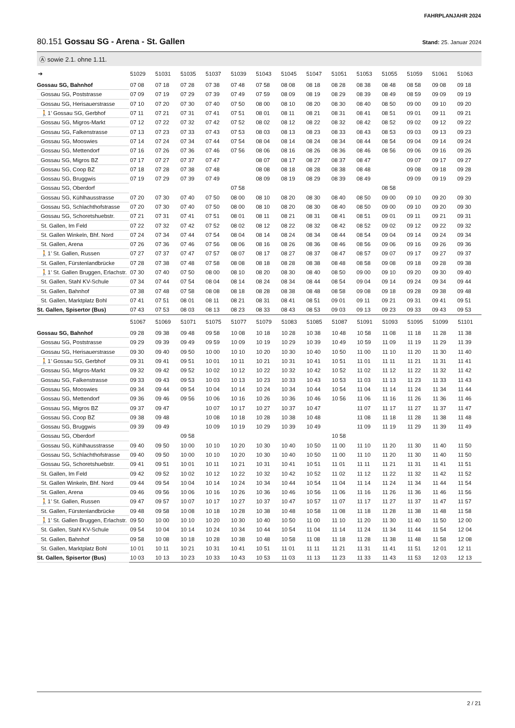FAHRPLANJAHR 2024
80.151 Gossau SG - Arena - St. Gallen Stand: 25. Januar 2024
Ⓐ sowie 2.1. ohne 1.11.
| ➔ | 51029 | 51031 | 51035 | 51037 | 51039 | 51043 | 51045 | 51047 | 51051 | 51053 | 51055 | 51059 | 51061 | 51063 |
| --- | --- | --- | --- | --- | --- | --- | --- | --- | --- | --- | --- | --- | --- | --- |
| Gossau SG, Bahnhof | 07 08 | 07 18 | 07 28 | 07 38 | 07 48 | 07 58 | 08 08 | 08 18 | 08 28 | 08 38 | 08 48 | 08 58 | 09 08 | 09 18 |
| Gossau SG, Poststrasse | 07 09 | 07 19 | 07 29 | 07 39 | 07 49 | 07 59 | 08 09 | 08 19 | 08 29 | 08 39 | 08 49 | 08 59 | 09 09 | 09 19 |
| Gossau SG, Herisauerstrasse | 07 10 | 07 20 | 07 30 | 07 40 | 07 50 | 08 00 | 08 10 | 08 20 | 08 30 | 08 40 | 08 50 | 09 00 | 09 10 | 09 20 |
| 🚶1’ Gossau SG, Gerbhof | 07 11 | 07 21 | 07 31 | 07 41 | 07 51 | 08 01 | 08 11 | 08 21 | 08 31 | 08 41 | 08 51 | 09 01 | 09 11 | 09 21 |
| Gossau SG, Migros-Markt | 07 12 | 07 22 | 07 32 | 07 42 | 07 52 | 08 02 | 08 12 | 08 22 | 08 32 | 08 42 | 08 52 | 09 02 | 09 12 | 09 22 |
| Gossau SG, Falkenstrasse | 07 13 | 07 23 | 07 33 | 07 43 | 07 53 | 08 03 | 08 13 | 08 23 | 08 33 | 08 43 | 08 53 | 09 03 | 09 13 | 09 23 |
| Gossau SG, Mooswies | 07 14 | 07 24 | 07 34 | 07 44 | 07 54 | 08 04 | 08 14 | 08 24 | 08 34 | 08 44 | 08 54 | 09 04 | 09 14 | 09 24 |
| Gossau SG, Mettendorf | 07 16 | 07 26 | 07 36 | 07 46 | 07 56 | 08 06 | 08 16 | 08 26 | 08 36 | 08 46 | 08 56 | 09 06 | 09 16 | 09 26 |
| Gossau SG, Migros BZ | 07 17 | 07 27 | 07 37 | 07 47 | | 08 07 | 08 17 | 08 27 | 08 37 | 08 47 | | 09 07 | 09 17 | 09 27 |
| Gossau SG, Coop BZ | 07 18 | 07 28 | 07 38 | 07 48 | | 08 08 | 08 18 | 08 28 | 08 38 | 08 48 | | 09 08 | 09 18 | 09 28 |
| Gossau SG, Bruggwis | 07 19 | 07 29 | 07 39 | 07 49 | | 08 09 | 08 19 | 08 29 | 08 39 | 08 49 | | 09 09 | 09 19 | 09 29 |
| Gossau SG, Oberdorf | | | | | 07 58 | | | | | | 08 58 | | | |
| Gossau SG, Kühlhausstrasse | 07 20 | 07 30 | 07 40 | 07 50 | 08 00 | 08 10 | 08 20 | 08 30 | 08 40 | 08 50 | 09 00 | 09 10 | 09 20 | 09 30 |
| Gossau SG, Schlachthofstrasse | 07 20 | 07 30 | 07 40 | 07 50 | 08 00 | 08 10 | 08 20 | 08 30 | 08 40 | 08 50 | 09 00 | 09 10 | 09 20 | 09 30 |
| Gossau SG, Schoretshuebstr. | 07 21 | 07 31 | 07 41 | 07 51 | 08 01 | 08 11 | 08 21 | 08 31 | 08 41 | 08 51 | 09 01 | 09 11 | 09 21 | 09 31 |
| St. Gallen, Im Feld | 07 22 | 07 32 | 07 42 | 07 52 | 08 02 | 08 12 | 08 22 | 08 32 | 08 42 | 08 52 | 09 02 | 09 12 | 09 22 | 09 32 |
| St. Gallen Winkeln, Bhf. Nord | 07 24 | 07 34 | 07 44 | 07 54 | 08 04 | 08 14 | 08 24 | 08 34 | 08 44 | 08 54 | 09 04 | 09 14 | 09 24 | 09 34 |
| St. Gallen, Arena | 07 26 | 07 36 | 07 46 | 07 56 | 08 06 | 08 16 | 08 26 | 08 36 | 08 46 | 08 56 | 09 06 | 09 16 | 09 26 | 09 36 |
| 🚶1’ St. Gallen, Russen | 07 27 | 07 37 | 07 47 | 07 57 | 08 07 | 08 17 | 08 27 | 08 37 | 08 47 | 08 57 | 09 07 | 09 17 | 09 27 | 09 37 |
| St. Gallen, Fürstenlandbrücke | 07 28 | 07 38 | 07 48 | 07 58 | 08 08 | 08 18 | 08 28 | 08 38 | 08 48 | 08 58 | 09 08 | 09 18 | 09 28 | 09 38 |
| 🚶1’ St. Gallen Bruggen, Erlachstr. | 07 30 | 07 40 | 07 50 | 08 00 | 08 10 | 08 20 | 08 30 | 08 40 | 08 50 | 09 00 | 09 10 | 09 20 | 09 30 | 09 40 |
| St. Gallen, Stahl KV-Schule | 07 34 | 07 44 | 07 54 | 08 04 | 08 14 | 08 24 | 08 34 | 08 44 | 08 54 | 09 04 | 09 14 | 09 24 | 09 34 | 09 44 |
| St. Gallen, Bahnhof | 07 38 | 07 48 | 07 58 | 08 08 | 08 18 | 08 28 | 08 38 | 08 48 | 08 58 | 09 08 | 09 18 | 09 28 | 09 38 | 09 48 |
| St. Gallen, Marktplatz Bohl | 07 41 | 07 51 | 08 01 | 08 11 | 08 21 | 08 31 | 08 41 | 08 51 | 09 01 | 09 11 | 09 21 | 09 31 | 09 41 | 09 51 |
| St. Gallen, Spisertor (Bus) | 07 43 | 07 53 | 08 03 | 08 13 | 08 23 | 08 33 | 08 43 | 08 53 | 09 03 | 09 13 | 09 23 | 09 33 | 09 43 | 09 53 |
| | 51067 | 51069 | 51071 | 51075 | 51077 | 51079 | 51083 | 51085 | 51087 | 51091 | 51093 | 51095 | 51099 | 51101 |
| --- | --- | --- | --- | --- | --- | --- | --- | --- | --- | --- | --- | --- | --- | --- |
| Gossau SG, Bahnhof | 09 28 | 09 38 | 09 48 | 09 58 | 10 08 | 10 18 | 10 28 | 10 38 | 10 48 | 10 58 | 11 08 | 11 18 | 11 28 | 11 38 |
| Gossau SG, Poststrasse | 09 29 | 09 39 | 09 49 | 09 59 | 10 09 | 10 19 | 10 29 | 10 39 | 10 49 | 10 59 | 11 09 | 11 19 | 11 29 | 11 39 |
| Gossau SG, Herisauerstrasse | 09 30 | 09 40 | 09 50 | 10 00 | 10 10 | 10 20 | 10 30 | 10 40 | 10 50 | 11 00 | 11 10 | 11 20 | 11 30 | 11 40 |
| 🚶1’ Gossau SG, Gerbhof | 09 31 | 09 41 | 09 51 | 10 01 | 10 11 | 10 21 | 10 31 | 10 41 | 10 51 | 11 01 | 11 11 | 11 21 | 11 31 | 11 41 |
| Gossau SG, Migros-Markt | 09 32 | 09 42 | 09 52 | 10 02 | 10 12 | 10 22 | 10 32 | 10 42 | 10 52 | 11 02 | 11 12 | 11 22 | 11 32 | 11 42 |
| Gossau SG, Falkenstrasse | 09 33 | 09 43 | 09 53 | 10 03 | 10 13 | 10 23 | 10 33 | 10 43 | 10 53 | 11 03 | 11 13 | 11 23 | 11 33 | 11 43 |
| Gossau SG, Mooswies | 09 34 | 09 44 | 09 54 | 10 04 | 10 14 | 10 24 | 10 34 | 10 44 | 10 54 | 11 04 | 11 14 | 11 24 | 11 34 | 11 44 |
| Gossau SG, Mettendorf | 09 36 | 09 46 | 09 56 | 10 06 | 10 16 | 10 26 | 10 36 | 10 46 | 10 56 | 11 06 | 11 16 | 11 26 | 11 36 | 11 46 |
| Gossau SG, Migros BZ | 09 37 | 09 47 | | 10 07 | 10 17 | 10 27 | 10 37 | 10 47 | | 11 07 | 11 17 | 11 27 | 11 37 | 11 47 |
| Gossau SG, Coop BZ | 09 38 | 09 48 | | 10 08 | 10 18 | 10 28 | 10 38 | 10 48 | | 11 08 | 11 18 | 11 28 | 11 38 | 11 48 |
| Gossau SG, Bruggwis | 09 39 | 09 49 | | 10 09 | 10 19 | 10 29 | 10 39 | 10 49 | | 11 09 | 11 19 | 11 29 | 11 39 | 11 49 |
| Gossau SG, Oberdorf | | | 09 58 | | | | | | 10 58 | | | | | |
| Gossau SG, Kühlhausstrasse | 09 40 | 09 50 | 10 00 | 10 10 | 10 20 | 10 30 | 10 40 | 10 50 | 11 00 | 11 10 | 11 20 | 11 30 | 11 40 | 11 50 |
| Gossau SG, Schlachthofstrasse | 09 40 | 09 50 | 10 00 | 10 10 | 10 20 | 10 30 | 10 40 | 10 50 | 11 00 | 11 10 | 11 20 | 11 30 | 11 40 | 11 50 |
| Gossau SG, Schoretshuebstr. | 09 41 | 09 51 | 10 01 | 10 11 | 10 21 | 10 31 | 10 41 | 10 51 | 11 01 | 11 11 | 11 21 | 11 31 | 11 41 | 11 51 |
| St. Gallen, Im Feld | 09 42 | 09 52 | 10 02 | 10 12 | 10 22 | 10 32 | 10 42 | 10 52 | 11 02 | 11 12 | 11 22 | 11 32 | 11 42 | 11 52 |
| St. Gallen Winkeln, Bhf. Nord | 09 44 | 09 54 | 10 04 | 10 14 | 10 24 | 10 34 | 10 44 | 10 54 | 11 04 | 11 14 | 11 24 | 11 34 | 11 44 | 11 54 |
| St. Gallen, Arena | 09 46 | 09 56 | 10 06 | 10 16 | 10 26 | 10 36 | 10 46 | 10 56 | 11 06 | 11 16 | 11 26 | 11 36 | 11 46 | 11 56 |
| 🚶1’ St. Gallen, Russen | 09 47 | 09 57 | 10 07 | 10 17 | 10 27 | 10 37 | 10 47 | 10 57 | 11 07 | 11 17 | 11 27 | 11 37 | 11 47 | 11 57 |
| St. Gallen, Fürstenlandbrücke | 09 48 | 09 58 | 10 08 | 10 18 | 10 28 | 10 38 | 10 48 | 10 58 | 11 08 | 11 18 | 11 28 | 11 38 | 11 48 | 11 58 |
| 🚶1’ St. Gallen Bruggen, Erlachstr. | 09 50 | 10 00 | 10 10 | 10 20 | 10 30 | 10 40 | 10 50 | 11 00 | 11 10 | 11 20 | 11 30 | 11 40 | 11 50 | 12 00 |
| St. Gallen, Stahl KV-Schule | 09 54 | 10 04 | 10 14 | 10 24 | 10 34 | 10 44 | 10 54 | 11 04 | 11 14 | 11 24 | 11 34 | 11 44 | 11 54 | 12 04 |
| St. Gallen, Bahnhof | 09 58 | 10 08 | 10 18 | 10 28 | 10 38 | 10 48 | 10 58 | 11 08 | 11 18 | 11 28 | 11 38 | 11 48 | 11 58 | 12 08 |
| St. Gallen, Marktplatz Bohl | 10 01 | 10 11 | 10 21 | 10 31 | 10 41 | 10 51 | 11 01 | 11 11 | 11 21 | 11 31 | 11 41 | 11 51 | 12 01 | 12 11 |
| St. Gallen, Spisertor (Bus) | 10 03 | 10 13 | 10 23 | 10 33 | 10 43 | 10 53 | 11 03 | 11 13 | 11 23 | 11 33 | 11 43 | 11 53 | 12 03 | 12 13 |
2 / 21